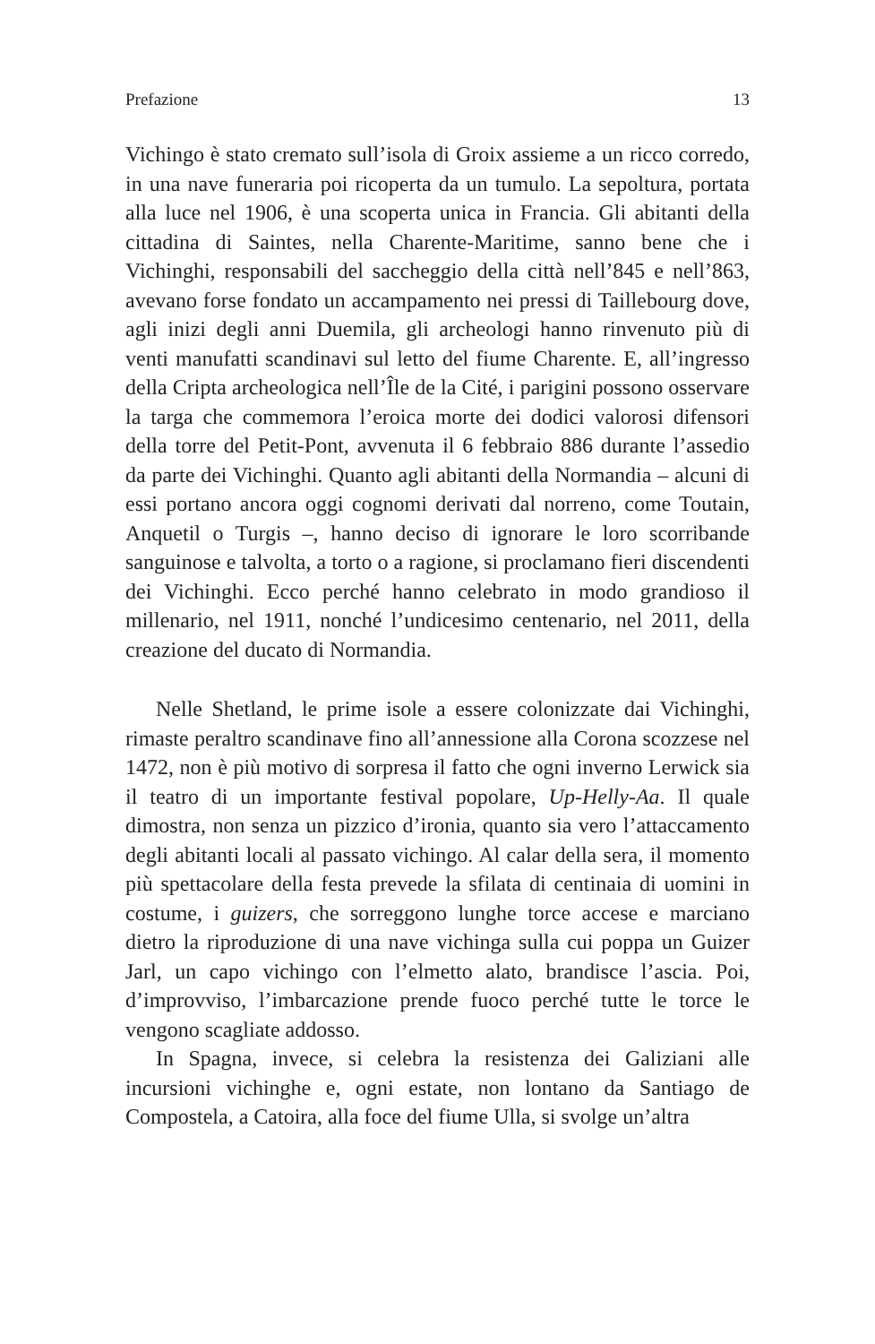Prefazione 13
Vichingo è stato cremato sull’isola di Groix assieme a un ricco corredo, in una nave funeraria poi ricoperta da un tumulo. La sepoltura, portata alla luce nel 1906, è una scoperta unica in Francia. Gli abitanti della cittadina di Saintes, nella Charente-Maritime, sanno bene che i Vichinghi, responsabili del saccheggio della città nell’845 e nell’863, avevano forse fondato un accampamento nei pressi di Taillebourg dove, agli inizi degli anni Duemila, gli archeologi hanno rinvenuto più di venti manufatti scandinavi sul letto del fiume Charente. E, all’ingresso della Cripta archeologica nell’Île de la Cité, i parigini possono osservare la targa che commemora l’eroica morte dei dodici valorosi difensori della torre del Petit-Pont, avvenuta il 6 febbraio 886 durante l’assedio da parte dei Vichinghi. Quanto agli abitanti della Normandia – alcuni di essi portano ancora oggi cognomi derivati dal norreno, come Toutain, Anquetil o Turgis –, hanno deciso di ignorare le loro scorribande sanguinose e talvolta, a torto o a ragione, si proclamano fieri discendenti dei Vichinghi. Ecco perché hanno celebrato in modo grandioso il millenario, nel 1911, nonché l’undicesimo centenario, nel 2011, della creazione del ducato di Normandia.
Nelle Shetland, le prime isole a essere colonizzate dai Vichinghi, rimaste peraltro scandinave fino all’annessione alla Corona scozzese nel 1472, non è più motivo di sorpresa il fatto che ogni inverno Lerwick sia il teatro di un importante festival popolare, Up-Helly-Aa. Il quale dimostra, non senza un pizzico d’ironia, quanto sia vero l’attaccamento degli abitanti locali al passato vichingo. Al calar della sera, il momento più spettacolare della festa prevede la sfilata di centinaia di uomini in costume, i guizers, che sorreggono lunghe torce accese e marciano dietro la riproduzione di una nave vichinga sulla cui poppa un Guizer Jarl, un capo vichingo con l’elmetto alato, brandisce l’ascia. Poi, d’improvviso, l’imbarcazione prende fuoco perché tutte le torce le vengono scagliate addosso.
In Spagna, invece, si celebra la resistenza dei Galiziani alle incursioni vichinghe e, ogni estate, non lontano da Santiago de Compostela, a Catoira, alla foce del fiume Ulla, si svolge un’altra